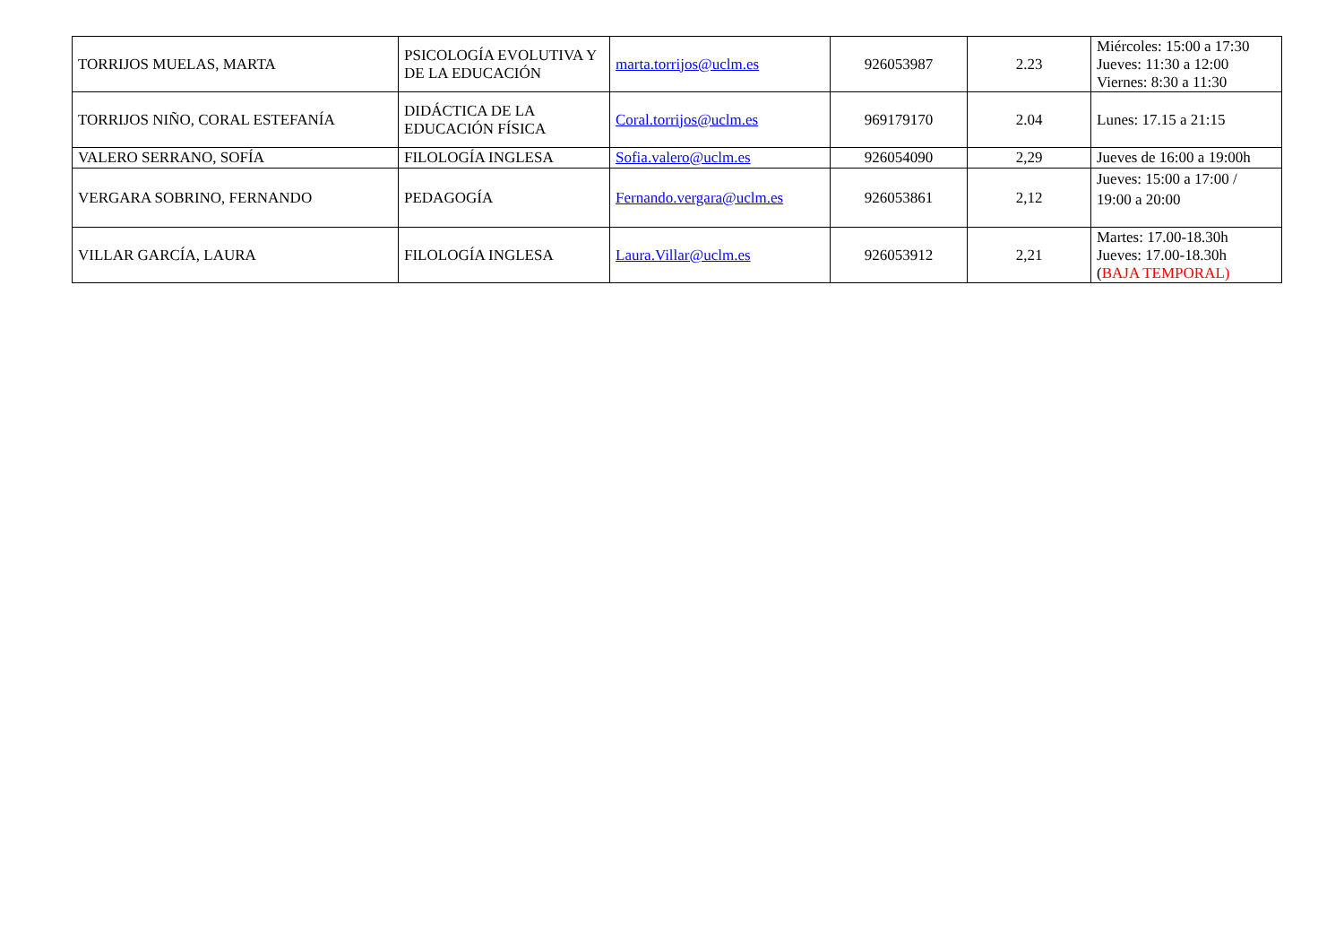| TORRIJOS MUELAS, MARTA | PSICOLOGÍA EVOLUTIVA Y DE LA EDUCACIÓN | marta.torrijos@uclm.es | 926053987 | 2.23 | Miércoles: 15:00 a 17:30 Jueves: 11:30 a 12:00 Viernes: 8:30 a 11:30 |
| TORRIJOS NIÑO, CORAL ESTEFANÍA | DIDÁCTICA DE LA EDUCACIÓN FÍSICA | Coral.torrijos@uclm.es | 969179170 | 2.04 | Lunes: 17.15 a 21:15 |
| VALERO SERRANO, SOFÍA | FILOLOGÍA INGLESA | Sofia.valero@uclm.es | 926054090 | 2,29 | Jueves de 16:00 a 19:00h |
| VERGARA SOBRINO, FERNANDO | PEDAGOGÍA | Fernando.vergara@uclm.es | 926053861 | 2,12 | Jueves: 15:00 a 17:00 / 19:00 a 20:00 |
| VILLAR GARCÍA, LAURA | FILOLOGÍA INGLESA | Laura.Villar@uclm.es | 926053912 | 2,21 | Martes: 17.00-18.30h Jueves: 17.00-18.30h ( BAJA TEMPORAL) |